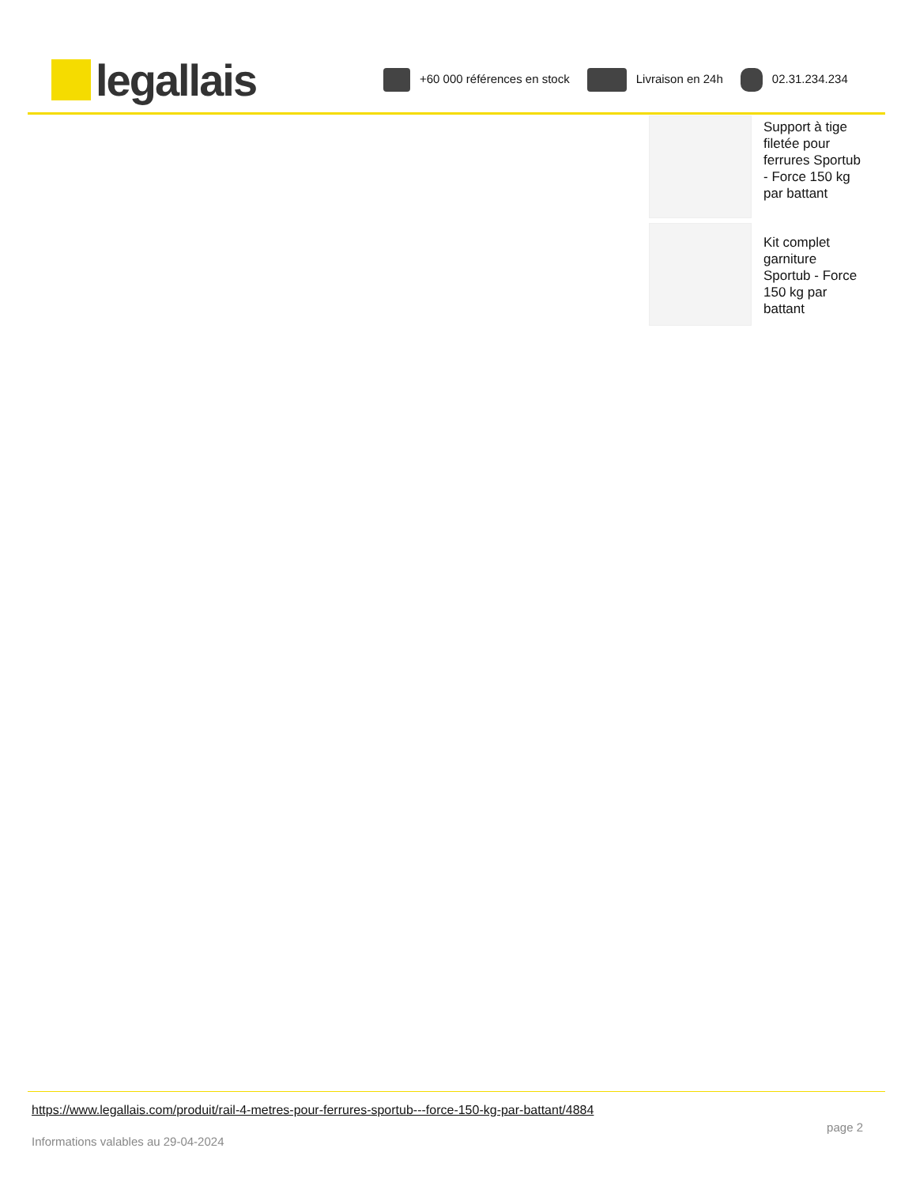legallais
+60 000 références en stock Livraison en 24h 02.31.234.234
Support à tige filetée pour ferrures Sportub - Force 150 kg par battant
Kit complet garniture Sportub - Force 150 kg par battant
https://www.legallais.com/produit/rail-4-metres-pour-ferrures-sportub---force-150-kg-par-battant/4884
page 2
Informations valables au 29-04-2024